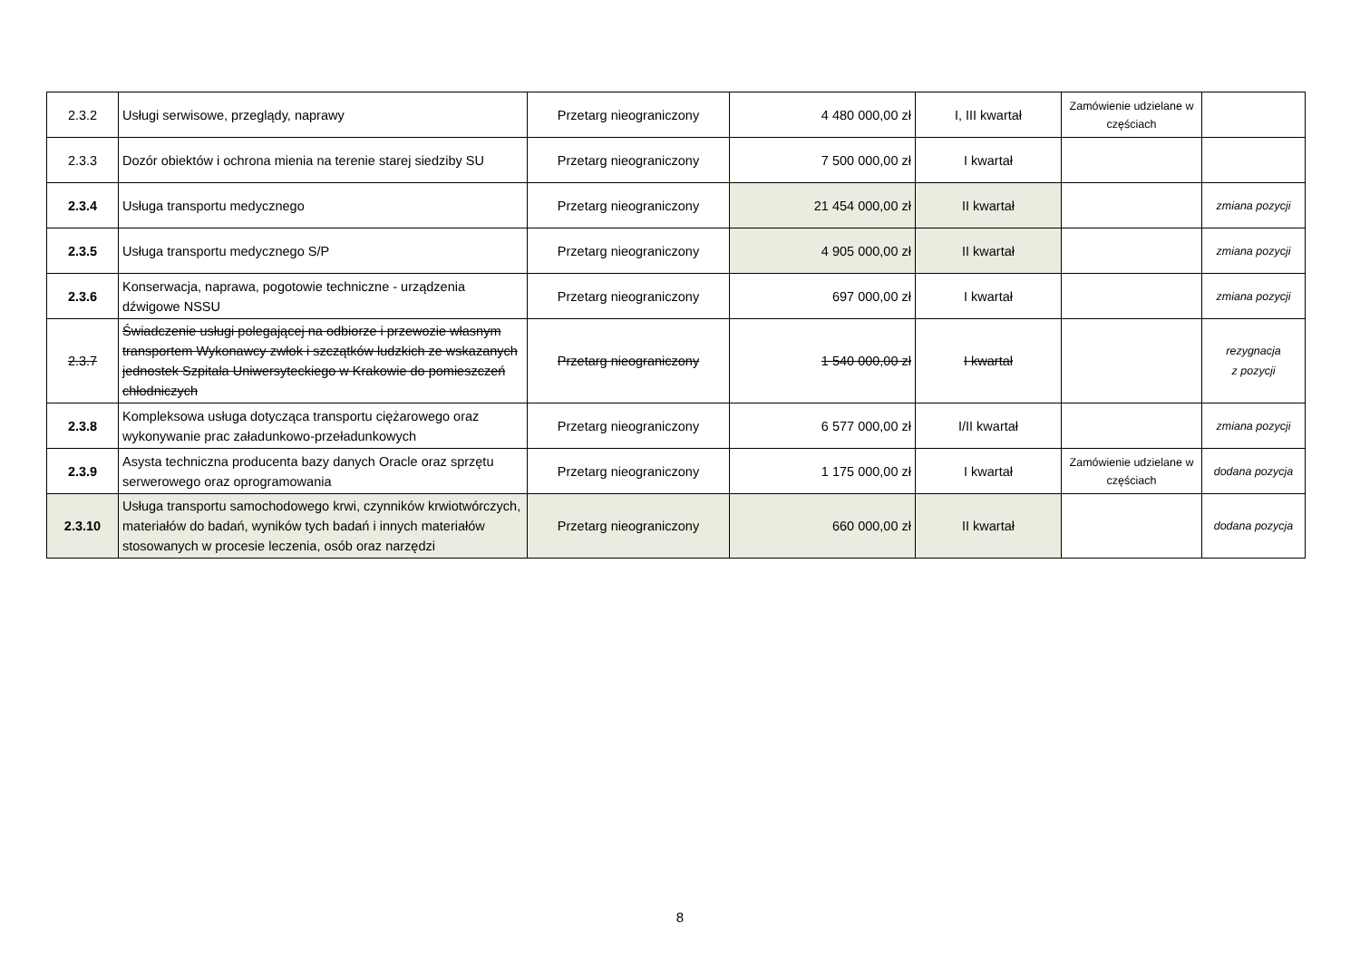| 2.3.2 | Usługi serwisowe, przeglądy, naprawy | Przetarg nieograniczony | 4 480 000,00 zł | I, III kwartał | Zamówienie udzielane w częściach | |
| 2.3.3 | Dozór obiektów i ochrona mienia na terenie starej siedziby SU | Przetarg nieograniczony | 7 500 000,00 zł | I kwartał | | |
| 2.3.4 | Usługa transportu medycznego | Przetarg nieograniczony | 21 454 000,00 zł | II kwartał | | zmiana pozycji |
| 2.3.5 | Usługa transportu medycznego S/P | Przetarg nieograniczony | 4 905 000,00 zł | II kwartał | | zmiana pozycji |
| 2.3.6 | Konserwacja, naprawa, pogotowie techniczne - urządzenia dźwigowe NSSU | Przetarg nieograniczony | 697 000,00 zł | I kwartał | | zmiana pozycji |
| 2.3.7 | Świadczenie usługi polegającej na odbiorze i przewozie własnym transportem Wykonawcy zwłok i szczątków ludzkich ze wskazanych jednostek Szpitala Uniwersyteckiego w Krakowie do pomieszczeń chłodniczych | Przetarg nieograniczony | 1 540 000,00 zł | I kwartał | | rezygnacja z pozycji |
| 2.3.8 | Kompleksowa usługa dotycząca transportu ciężarowego oraz wykonywanie prac załadunkowo-przeładunkowych | Przetarg nieograniczony | 6 577 000,00 zł | I/II kwartał | | zmiana pozycji |
| 2.3.9 | Asysta techniczna producenta bazy danych Oracle oraz sprzętu serwerowego oraz oprogramowania | Przetarg nieograniczony | 1 175 000,00 zł | I kwartał | Zamówienie udzielane w częściach | dodana pozycja |
| 2.3.10 | Usługa transportu samochodowego krwi, czynników krwiotwórczych, materiałów do badań, wyników tych badań i innych materiałów stosowanych w procesie leczenia, osób oraz narzędzi | Przetarg nieograniczony | 660 000,00 zł | II kwartał | | dodana pozycja |
8